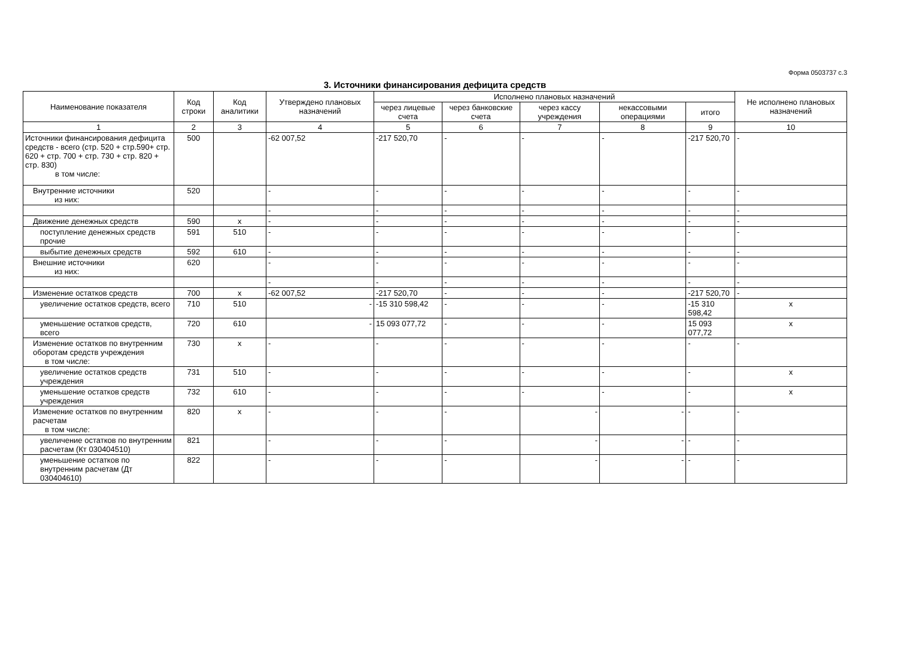Форма 0503737 с.3
3. Источники финансирования дефицита средств
| Наименование показателя | Код строки | Код аналитики | Утверждено плановых назначений | Исполнено плановых назначений | | | | | Не исполнено плановых назначений |
| --- | --- | --- | --- | --- | --- | --- | --- | --- | --- |
| | | | | через лицевые счета | через банковские счета | через кассу учреждения | некассовыми операциями | итого | |
| 1 | 2 | 3 | 4 | 5 | 6 | 7 | 8 | 9 | 10 |
| Источники финансирования дефицита средств - всего (стр. 520 + стр.590+ стр. 620 + стр. 700 + стр. 730 + стр. 820 + стр. 830) в том числе: | 500 | | -62 007,52 | -217 520,70 | - | - | - | -217 520,70 | - |
| Внутренние источники из них: | 520 | | - | - | - | - | - | - | - |
| | | | - | - | - | - | - | - | - |
| Движение денежных средств | 590 | х | - | - | - | - | - | - | - |
| поступление денежных средств прочие | 591 | 510 | - | - | - | - | - | - | - |
| выбытие денежных средств | 592 | 610 | - | - | - | - | - | - | - |
| Внешние источники из них: | 620 | | - | - | - | - | - | - | - |
| | | | - | - | - | - | - | - | - |
| Изменение остатков средств | 700 | х | -62 007,52 | -217 520,70 | - | - | - | -217 520,70 | - |
| увеличение остатков средств, всего | 710 | 510 | - | -15 310 598,42 | - | - | - | -15 310 598,42 | х |
| уменьшение остатков средств, всего | 720 | 610 | - | 15 093 077,72 | - | - | - | 15 093 077,72 | х |
| Изменение остатков по внутренним оборотам средств учреждения в том числе: | 730 | х | - | - | - | - | - | - | - |
| увеличение остатков средств учреждения | 731 | 510 | - | - | - | - | - | - | х |
| уменьшение остатков средств учреждения | 732 | 610 | - | - | - | - | - | - | х |
| Изменение остатков по внутренним расчетам в том числе: | 820 | х | - | - | - | - | - | - | - |
| увеличение остатков по внутренним расчетам (Кт 030404510) | 821 | | - | - | - | - | - | - | - |
| уменьшение остатков по внутренним расчетам (Дт 030404610) | 822 | | - | - | - | - | - | - | - |